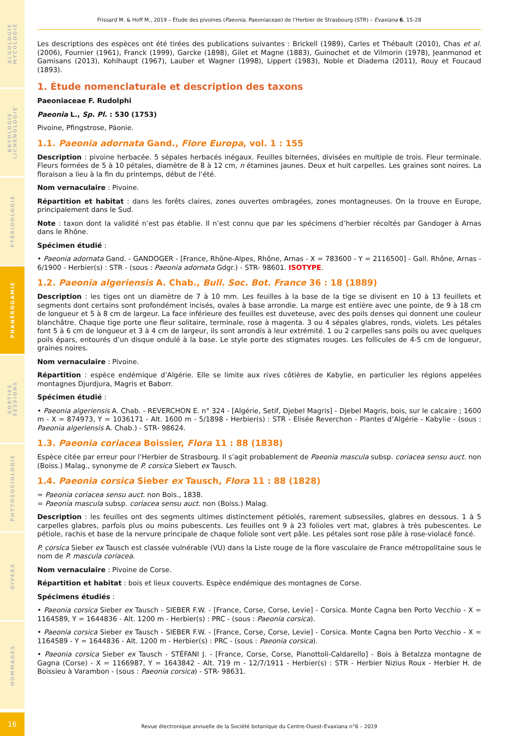ALGOLOGIE
MYCOLOGIE
BRYOLOGIE
LICHÉNOLOGIE
PTÉRIDOLOGIE
PHANÉROGAMIE
SORTIES
SESSIONS
PHYTOSOCIOLOGIE
DIVERS
HOMMAGES
Frissard M. & Hoff M., 2019 – Étude des pivoines (Paeonia, Paeoniaceae) de l’Herbier de Strasbourg (STR) – Evaxiana 6, 15-28
Les descriptions des espèces ont été tirées des publications suivantes : Brickell (1989), Carles et Thébault (2010), Chas et al. (2006), Fournier (1961), Franck (1999), Garcke (1898), Gilet et Magne (1883), Guinochet et de Vilmorin (1978), Jeanmonod et Gamisans (2013), Kohlhaupt (1967), Lauber et Wagner (1998), Lippert (1983), Noble et Diadema (2011), Rouy et Foucaud (1893).
1. Étude nomenclaturale et description des taxons
Paeoniaceae F. Rudolphi
Paeonia L., Sp. Pl. : 530 (1753)
Pivoine, Pfingstrose, Päonie.
1.1. Paeonia adornata Gand., Flore Europa, vol. 1 : 155
Description : pivoine herbacée. 5 sépales herbacés inégaux. Feuilles biternées, divisées en multiple de trois. Fleur terminale. Fleurs formées de 5 à 10 pétales, diamètre de 8 à 12 cm, n étamines jaunes. Deux et huit carpelles. Les graines sont noires. La floraison a lieu à la fin du printemps, début de l’été.
Nom vernaculaire : Pivoine.
Répartition et habitat : dans les forêts claires, zones ouvertes ombragées, zones montagneuses. On la trouve en Europe, principalement dans le Sud.
Note : taxon dont la validité n’est pas établie. Il n’est connu que par les spécimens d’herbier récoltés par Gandoger à Arnas dans le Rhône.
Spécimen étudié :
• Paeonia adornata Gand. - GANDOGER - [France, Rhône-Alpes, Rhône, Arnas - X = 783600 - Y = 2116500] - Gall. Rhône, Arnas - 6/1900 - Herbier(s) : STR - (sous : Paeonia adornata Gdgr.) - STR- 98601. ISOTYPE.
1.2. Paeonia algeriensis A. Chab., Bull. Soc. Bot. France 36 : 18 (1889)
Description : les tiges ont un diamètre de 7 à 10 mm. Les feuilles à la base de la tige se divisent en 10 à 13 feuillets et segments dont certains sont profondément incisés, ovales à base arrondie. La marge est entière avec une pointe, de 9 à 18 cm de longueur et 5 à 8 cm de largeur. La face inférieure des feuilles est duveteuse, avec des poils denses qui donnent une couleur blanchâtre. Chaque tige porte une fleur solitaire, terminale, rose à magenta. 3 ou 4 sépales glabres, ronds, violets. Les pétales font 5 à 6 cm de longueur et 3 à 4 cm de largeur, ils sont arrondis à leur extrémité. 1 ou 2 carpelles sans poils ou avec quelques poils épars, entourés d’un disque ondulé à la base. Le style porte des stigmates rouges. Les follicules de 4-5 cm de longueur, graines noires.
Nom vernaculaire : Pivoine.
Répartition : espèce endémique d’Algérie. Elle se limite aux rives côtières de Kabylie, en particulier les régions appelées montagnes Djurdjura, Magris et Baborr.
Spécimen étudié :
• Paeonia algeriensis A. Chab. - REVERCHON E. n° 324 - [Algérie, Setif, Djebel Magris] - Djebel Magris, bois, sur le calcaire ; 1600 m - X = 874973, Y = 1036171 - Alt. 1600 m - 5/1898 - Herbier(s) : STR - Elisée Reverchon - Plantes d’Algérie - Kabylie - (sous : Paeonia algeriensis A. Chab.) - STR- 98624.
1.3. Paeonia coriacea Boissier, Flora 11 : 88 (1838)
Espèce citée par erreur pour l’Herbier de Strasbourg. Il s’agit probablement de Paeonia mascula subsp. coriacea sensu auct. non (Boiss.) Malag., synonyme de P. corsica Siebert ex Tausch.
1.4. Paeonia corsica Sieber ex Tausch, Flora 11 : 88 (1828)
= Paeonia coriacea sensu auct. non Bois., 1838.
= Paeonia mascula subsp. coriacea sensu auct. non (Boiss.) Malag.
Description : les feuilles ont des segments ultimes distinctement pétiolés, rarement subsessiles, glabres en dessous. 1 à 5 carpelles glabres, parfois plus ou moins pubescents. Les feuilles ont 9 à 23 folioles vert mat, glabres à très pubescentes. Le pétiole, rachis et base de la nervure principale de chaque foliole sont vert pâle. Les pétales sont rose pâle à rose-violacé foncé.
P. corsica Sieber ex Tausch est classée vulnérable (VU) dans la Liste rouge de la flore vasculaire de France métropolitaine sous le nom de P. mascula coriacea.
Nom vernaculaire : Pivoine de Corse.
Répartition et habitat : bois et lieux couverts. Espèce endémique des montagnes de Corse.
Spécimens étudiés :
• Paeonia corsica Sieber ex Tausch - SIEBER F.W. - [France, Corse, Corse, Levie] - Corsica. Monte Cagna ben Porto Vecchio - X = 1164589, Y = 1644836 - Alt. 1200 m - Herbier(s) : PRC - (sous : Paeonia corsica).
• Paeonia corsica Sieber ex Tausch - SIEBER F.W. - [France, Corse, Corse, Levie] - Corsica. Monte Cagna ben Porto Vecchio - X = 1164589 - Y = 1644836 - Alt. 1200 m - Herbier(s) : PRC - (sous : Paeonia corsica).
• Paeonia corsica Sieber ex Tausch - STÉFANI J. - [France, Corse, Corse, Pianottoli-Caldarello] - Bois à Betalzza montagne de Gagna (Corse) - X = 1166987, Y = 1643842 - Alt. 719 m - 12/7/1911 - Herbier(s) : STR - Herbier Nizius Roux - Herbier H. de Boissieu à Varambon - (sous : Paeonia corsica) - STR- 98631.
16
Revue électronique annuelle de la Société botanique du Centre-Ouest–Evaxiana n°6 – 2019